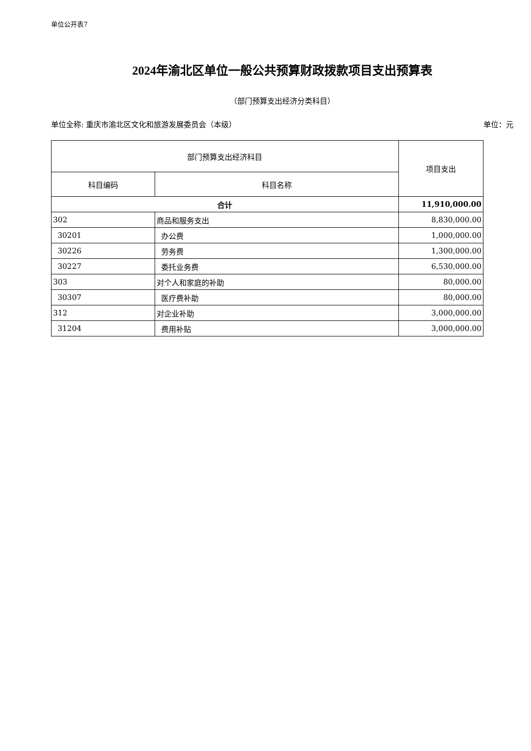单位公开表7
2024年渝北区单位一般公共预算财政拨款项目支出预算表
（部门预算支出经济分类科目）
单位全称: 重庆市渝北区文化和旅游发展委员会（本级） 单位：元
| 部门预算支出经济科目 | | 项目支出 |
| --- | --- | --- |
| 科目编码 | 科目名称 | |
| 合计 | | 11,910,000.00 |
| 302 | 商品和服务支出 | 8,830,000.00 |
| 30201 | 办公费 | 1,000,000.00 |
| 30226 | 劳务费 | 1,300,000.00 |
| 30227 | 委托业务费 | 6,530,000.00 |
| 303 | 对个人和家庭的补助 | 80,000.00 |
| 30307 | 医疗费补助 | 80,000.00 |
| 312 | 对企业补助 | 3,000,000.00 |
| 31204 | 费用补贴 | 3,000,000.00 |